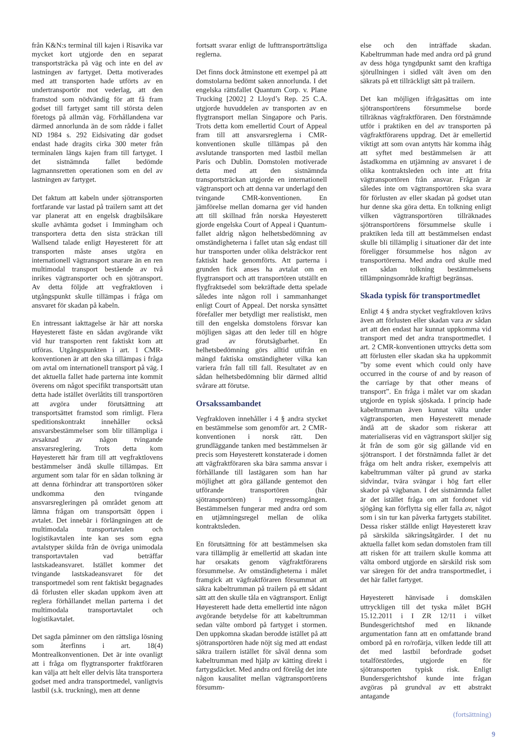från K&N:s terminal till kajen i Risavika var mycket kort utgjorde den en separat transportsträcka på väg och inte en del av lastningen av fartyget. Detta motiverades med att transporten hade utförts av en undertransportör mot vederlag, att den framstod som nödvändig för att få fram godset till fartyget samt till största delen företogs på allmän väg. Förhållandena var därmed annorlunda än de som rådde i fallet ND 1984 s. 292 Eidsivating där godset endast hade dragits cirka 300 meter från terminalen längs kajen fram till fartyget. I det sistnämnda fallet bedömde lagmannsretten operationen som en del av lastningen av fartyget.
Det faktum att kabeln under sjötransporten fortfarande var lastad på trailern samt att det var planerat att en engelsk dragbilsåkare skulle avhämta godset i Immingham och transportera detta den sista sträckan till Wallsend talade enligt Høyesterett för att transporten måste anses utgöra en internationell vägtransport snarare än en ren multimodal transport bestående av två inrikes vägtransporter och en sjötransport. Av detta följde att vegfraktloven i utgångspunkt skulle tillämpas i fråga om ansvaret för skadan på kabeln.
En intressant iakttagelse är här att norska Høyesterett fäste en sådan avgörande vikt vid hur transporten rent faktiskt kom att utföras. Utgångspunkten i art. 1 CMR-konventionen är att den ska tillämpas i fråga om avtal om internationell transport på väg. I det aktuella fallet hade parterna inte kommit överens om något specifikt transportsätt utan detta hade istället överlåtits till transportören att avgöra under förutsättning att transportsättet framstod som rimligt. Flera speditionskontrakt innehåller också ansvarsbestämmelser som blir tillämpliga i avsaknad av någon tvingande ansvarsreglering. Trots detta kom Høyesterett här fram till att vegfraktlovens bestämmelser ändå skulle tillämpas. Ett argument som talar för en sådan tolkning är att denna förhindrar att transportören söker undkomma den tvingande ansvarsregleringen på området genom att lämna frågan om transportsätt öppen i avtalet. Det innebär i förlängningen att de multimodala transportavtalen och logistikavtalen inte kan ses som egna avtalstyper skilda från de övriga unimodala transportavtalen vad beträffar lastskadeansvaret. Istället kommer det tvingande lastskadeansvaret för det transportmedel som rent faktiskt begagnades då förlusten eller skadan uppkom även att reglera förhållandet mellan parterna i det multimodala transportavtalet och logistikavtalet.
Det sagda påminner om den rättsliga lösning som återfinns i art. 18(4) Montrealkonventionen. Det är inte ovanligt att i fråga om flygtransporter fraktföraren kan välja att helt eller delvis låta transportera godset med andra transportmedel, vanligtvis lastbil (s.k. truckning), men att denne
fortsatt svarar enligt de lufttransporträttsliga reglerna.
Det finns dock åtminstone ett exempel på att domstolarna bedömt saken annorlunda. I det engelska rättsfallet Quantum Corp. v. Plane Trucking [2002] 2 Lloyd’s Rep. 25 C.A. utgjorde huvuddelen av transporten av en flygtransport mellan Singapore och Paris. Trots detta kom emellertid Court of Appeal fram till att ansvarsreglerna i CMR-konventionen skulle tillämpas på den avslutande transporten med lastbil mellan Paris och Dublin. Domstolen motiverade detta med att den sistnämnda transportsträckan utgjorde en internationell vägtransport och att denna var underlagd den tvingande CMR-konventionen. En jämförelse mellan domarna ger vid handen att till skillnad från norska Høyesterett gjorde engelska Court of Appeal i Quantum-fallet aldrig någon helhetsbedömning av omständigheterna i fallet utan såg endast till hur transporten under olika delsträckor rent faktiskt hade genomförts. Att parterna i grunden fick anses ha avtalat om en flygtransport och att transportören utställt en flygfraktsedel som bekräftade detta spelade således inte någon roll i sammanhanget enligt Court of Appeal. Det norska synsättet förefaller mer betydligt mer realistiskt, men till den engelska domstolens försvar kan möjligen sägas att den leder till en högre grad av förutsägbarhet. En helhetsbedömning görs alltid utifrån en mängd faktiska omständigheter vilka kan variera från fall till fall. Resultatet av en sådan helhetsbedömning blir därmed alltid svårare att förutse.
Orsakssambandet
Vegfrakloven innehåller i 4 § andra stycket en bestämmelse som genomför art. 2 CMR-konventionen i norsk rätt. Den grundläggande tanken med bestämmelsen är precis som Høyesterett konstaterade i domen att vägfraktföraren ska bära samma ansvar i förhållande till lastägaren som han har möjlighet att göra gällande gentemot den utförande transportören (här sjötransportören) i regressomgången. Bestämmelsen fungerar med andra ord som en utjämningsregel mellan de olika kontraktsleden.
En förutsättning för att bestämmelsen ska vara tillämplig är emellertid att skadan inte har orsakats genom vägfraktförarens försummelse. Av omständigheterna i målet framgick att vägfraktföraren försummat att säkra kabeltrumman på trailern på ett sådant sätt att den skulle tåla en vägtransport. Enligt Høyesterett hade detta emellertid inte någon avgörande betydelse för att kabeltrumman sedan välte ombord på fartyget i stormen. Den uppkomna skadan berodde istället på att sjötransportören hade nöjt sig med att endast säkra trailern istället för såväl denna som kabeltrumman med hjälp av kätting direkt i fartygsdäcket. Med andra ord förelåg det inte någon kausalitet mellan vägtransportörens försumm-
else och den inträffade skadan. Kabeltrumman hade med andra ord på grund av dess höga tyngdpunkt samt den kraftiga sjörullningen i sidled vält även om den säkrats på ett tillräckligt sätt på trailern.
Det kan möjligen ifrågasättas om inte sjötransportörens försummelse borde tillräknas vägfraktföraren. Den förstnämnde utför i praktiken en del av transporten på vägfraktförarens uppdrag. Det är emellertid viktigt att som ovan antytts här komma ihåg att syftet med bestämmelsen är att åstadkomma en utjämning av ansvaret i de olika kontraktsleden och inte att frita vägtransportören från ansvar. Frågan är således inte om vägtransportören ska svara för förlusten av eller skadan på godset utan hur denne ska göra detta. En tolkning enligt vilken vägtransportören tillräknades sjötransportörens försummelse skulle i praktiken leda till att bestämmelsen endast skulle bli tillämplig i situationer där det inte föreligger försummelse hos någon av transportörerna. Med andra ord skulle med en sådan tolkning bestämmelsens tillämpningsområde kraftigt begränsas.
Skada typisk för transportmedlet
Enligt 4 § andra stycket vegfraktloven krävs även att förlusten eller skadan vara av sådan art att den endast har kunnat uppkomma vid transport med det andra transportmedlet. I art. 2 CMR-konventionen uttrycks detta som att förlusten eller skadan ska ha uppkommit ”by some event which could only have occurred in the course of and by reason of the carriage by that other means of transport”. En fråga i målet var om skadan utgjorde en typisk sjöskada. I princip hade kabeltrumman även kunnat välta under vägtransporten, men Høyesterett menade ändå att de skador som riskerar att materialiseras vid en vägtransport skiljer sig åt från de som gör sig gällande vid en sjötransport. I det förstnämnda fallet är det fråga om helt andra risker, exempelvis att kabeltrumman välter på grund av starka sidvindar, tvära svängar i hög fart eller skador på vägbanan. I det sistnämnda fallet är det istället fråga om att fordonet vid sjögång kan förflytta sig eller falla av, något som i sin tur kan påverka fartygets stabilitet. Dessa risker ställde enligt Høyesterett krav på särskilda säkringsåtgärder. I det nu aktuella fallet kom sedan domstolen fram till att risken för att trailern skulle komma att välta ombord utgjorde en särskild risk som var säregen för det andra transportmedlet, i det här fallet fartyget.
Høyesterett hänvisade i domskälen uttryckligen till det tyska målet BGH 15.12.2011 i I ZR 12/11 i vilket Bundesgerichtshof med en liknande argumentation fann att en omfattande brand ombord på en ro/rofärja, vilken ledde till att det med lastbil befordrade godset totalförstördes, utgjorde en för sjötransporten typisk risk. Enligt Bundersgerichtshof kunde inte frågan avgöras på grundval av ett abstrakt antagande
(fortsättning)
9